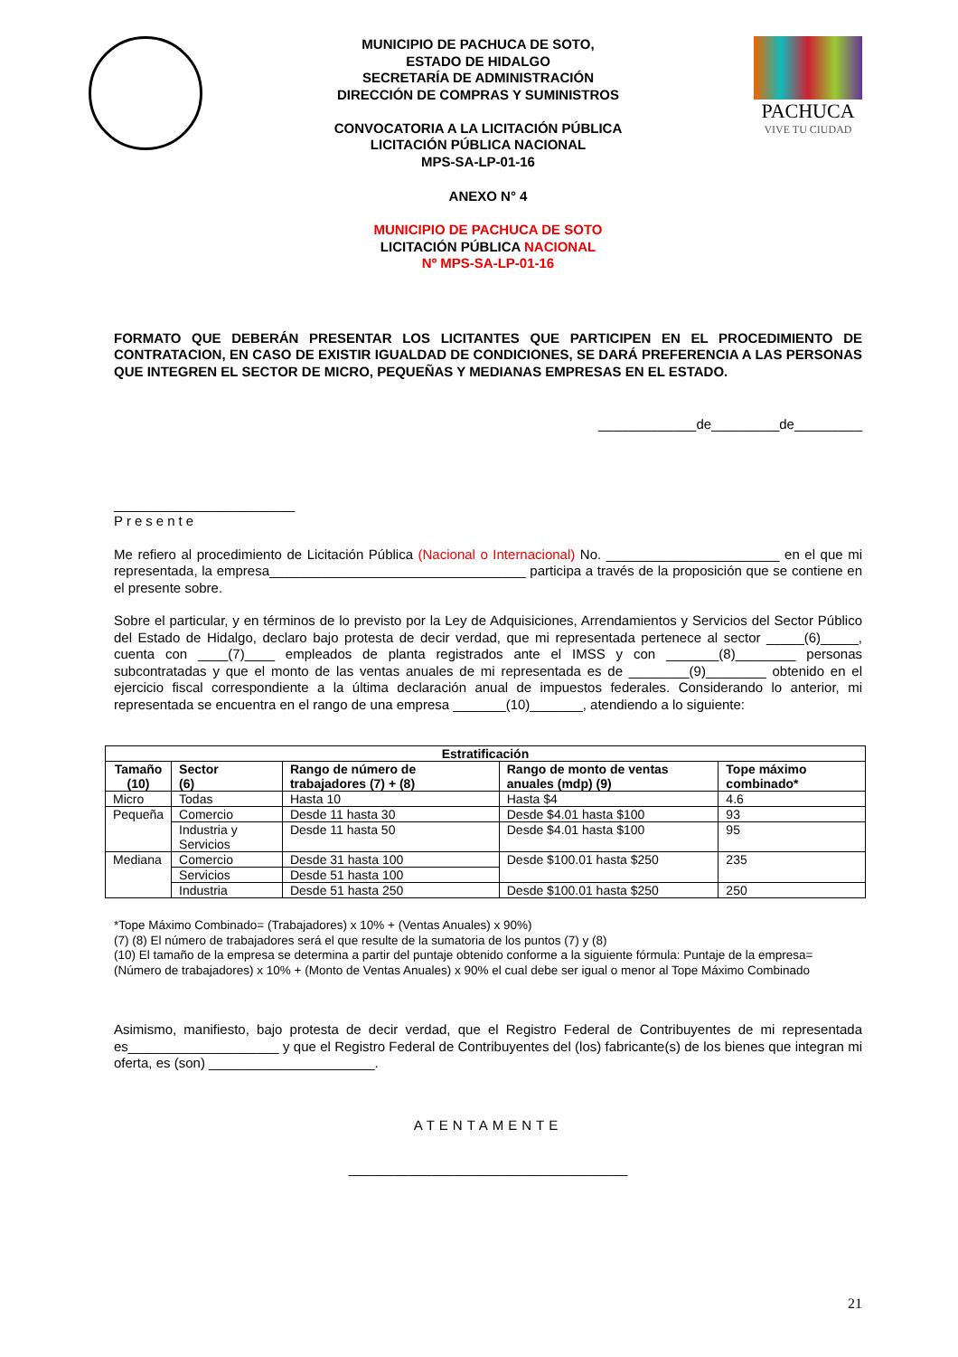MUNICIPIO DE PACHUCA DE SOTO,
ESTADO DE HIDALGO
SECRETARÍA DE ADMINISTRACIÓN
DIRECCIÓN DE COMPRAS Y SUMINISTROS
CONVOCATORIA A LA LICITACIÓN PÚBLICA
LICITACIÓN PÚBLICA NACIONAL
MPS-SA-LP-01-16
PACHUCA
VIVE TU CIUDAD
ANEXO N° 4
MUNICIPIO DE PACHUCA DE SOTO
LICITACIÓN PÚBLICA NACIONAL
Nº MPS-SA-LP-01-16
FORMATO QUE DEBERÁN PRESENTAR LOS LICITANTES QUE PARTICIPEN EN EL PROCEDIMIENTO DE CONTRATACION, EN CASO DE EXISTIR IGUALDAD DE CONDICIONES, SE DARÁ PREFERENCIA A LAS PERSONAS QUE INTEGREN EL SECTOR DE MICRO, PEQUEÑAS Y MEDIANAS EMPRESAS EN EL ESTADO.
_____________de_________de_________
________________________
Presente
Me refiero al procedimiento de Licitación Pública (Nacional o Internacional) No. _______________________ en el que mi representada, la empresa__________________________________ participa a través de la proposición que se contiene en el presente sobre.
Sobre el particular, y en términos de lo previsto por la Ley de Adquisiciones, Arrendamientos y Servicios del Sector Público del Estado de Hidalgo, declaro bajo protesta de decir verdad, que mi representada pertenece al sector _____(6)_____, cuenta con ____(7)____ empleados de planta registrados ante el IMSS y con _______(8)________ personas subcontratadas y que el monto de las ventas anuales de mi representada es de ________(9)________ obtenido en el ejercicio fiscal correspondiente a la última declaración anual de impuestos federales. Considerando lo anterior, mi representada se encuentra en el rango de una empresa _______(10)_______, atendiendo a lo siguiente:
| Estratificación | | | | |
| --- | --- | --- | --- | --- |
| Tamaño (10) | Sector (6) | Rango de número de trabajadores (7) + (8) | Rango de monto de ventas anuales (mdp) (9) | Tope máximo combinado* |
| Micro | Todas | Hasta 10 | Hasta $4 | 4.6 |
| Pequeña | Comercio | Desde 11 hasta 30 | Desde $4.01 hasta $100 | 93 |
| | Industria y Servicios | Desde 11 hasta 50 | Desde $4.01 hasta $100 | 95 |
| Mediana | Comercio | Desde 31 hasta 100 | Desde $100.01 hasta $250 | 235 |
| | Servicios | Desde 51 hasta 100 | | |
| | Industria | Desde 51 hasta 250 | Desde $100.01 hasta $250 | 250 |
*Tope Máximo Combinado= (Trabajadores) x 10% + (Ventas Anuales) x 90%)
(7) (8) El número de trabajadores será el que resulte de la sumatoria de los puntos (7) y (8)
(10) El tamaño de la empresa se determina a partir del puntaje obtenido conforme a la siguiente fórmula: Puntaje de la empresa= (Número de trabajadores) x 10% + (Monto de Ventas Anuales) x 90% el cual debe ser igual o menor al Tope Máximo Combinado
Asimismo, manifiesto, bajo protesta de decir verdad, que el Registro Federal de Contribuyentes de mi representada es____________________ y que el Registro Federal de Contribuyentes del (los) fabricante(s) de los bienes que integran mi oferta, es (son) ______________________.
ATENTAMENTE
_____________________________________
21